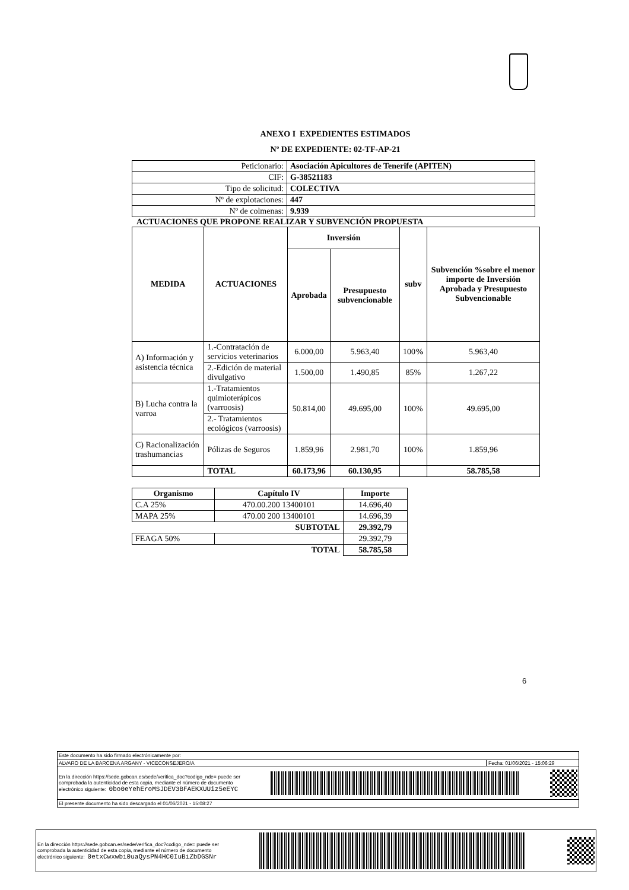ANEXO I EXPEDIENTES ESTIMADOS
Nº DE EXPEDIENTE: 02-TF-AP-21
| Peticionario: | Asociación Apicultores de Tenerife (APITEN) |
| CIF: | G-38521183 |
| Tipo de solicitud: | COLECTIVA |
| Nº de explotaciones: | 447 |
| Nº de colmenas: | 9.939 |
ACTUACIONES QUE PROPONE REALIZAR Y SUBVENCIÓN PROPUESTA
| MEDIDA | ACTUACIONES | Inversión | | subv | Subvención %sobre el menor importe de Inversión Aprobada y Presupuesto Subvencionable |
| --- | --- | --- | --- | --- | --- |
| | | Aprobada | Presupuesto subvencionable | | |
| A) Información y asistencia técnica | 1.-Contratación de servicios veterinarios | 6.000,00 | 5.963,40 | 100 % | 5.963,40 |
| | 2.-Edición de material divulgativo | 1.500,00 | 1.490,85 | 85% | 1.267,22 |
| B) Lucha contra la varroa | 1.-Tratamientos quimioterápicos (varroosis) | 50.814,00 | 49.695,00 | 100% | 49.695,00 |
| | 2.- Tratamientos ecológicos (varroosis) | | | | |
| C) Racionalización trashumancias | Pólizas de Seguros | 1.859,96 | 2.981,70 | 100% | 1.859,96 |
| | TOTAL | 60.173,96 | 60.130,95 | | 58.785,58 |
| Organismo | Capítulo IV | Importe |
| --- | --- | --- |
| C.A 25% | 470.00.200 13400101 | 14.696,40 |
| MAPA 25% | 470.00 200 13400101 | 14.696,39 |
| SUBTOTAL | | 29.392,79 |
| FEAGA 50% | | 29.392,79 |
| TOTAL | | 58.785,58 |
6
Este documento ha sido firmado electrónicamente por:
ALVARO DE LA BARCENA ARGANY - VICECONSEJERO/A Fecha: 01/06/2021 - 15:06:29
En la dirección https://sede.gobcan.es/sede/verifica_doc?codigo_nde= puede ser
comprobada la autenticidad de esta copia, mediante el número de documento
electrónico siguiente: 0bo0eYehEroMSJDEV3BFAEKXUUiz5eEYC
El presente documento ha sido descargado el 01/06/2021 - 15:08:27
En la dirección https://sede.gobcan.es/sede/verifica_doc?codigo_nde= puede ser
comprobada la autenticidad de esta copia, mediante el número de documento
electrónico siguiente: 0etxCwxwbi0uaQysPN4HC0IuBiZbDGSNr